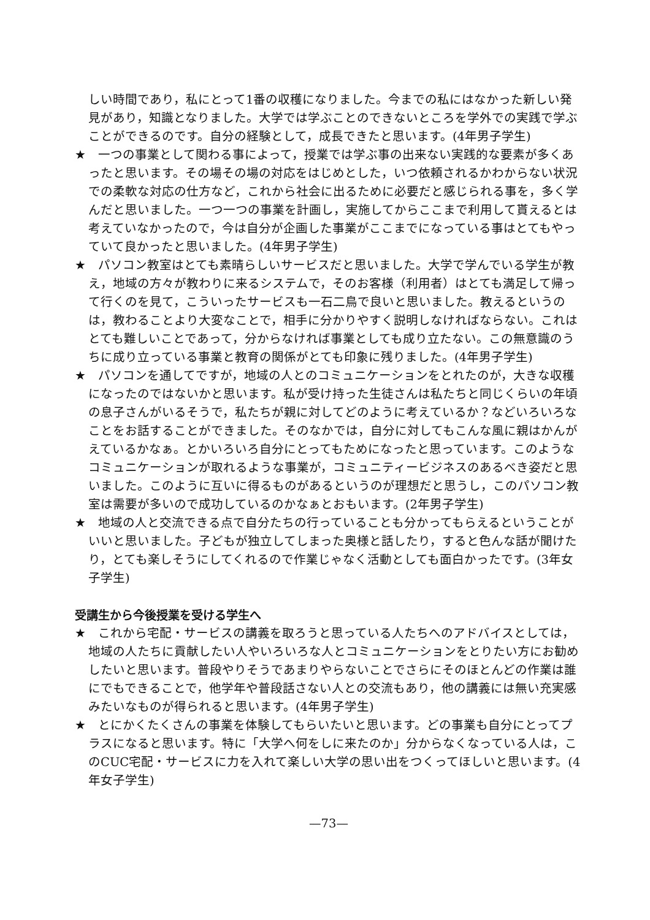しい時間であり，私にとって1番の収穫になりました。今までの私にはなかった新しい発見があり，知識となりました。大学では学ぶことのできないところを学外での実践で学ぶことができるのです。自分の経験として，成長できたと思います。(4年男子学生)
★ 一つの事業として関わる事によって，授業では学ぶ事の出来ない実践的な要素が多くあったと思います。その場その場の対応をはじめとした，いつ依頼されるかわからない状況での柔軟な対応の仕方など，これから社会に出るために必要だと感じられる事を，多く学んだと思いました。一つ一つの事業を計画し，実施してからここまで利用して貰えるとは考えていなかったので，今は自分が企画した事業がここまでになっている事はとてもやっていて良かったと思いました。(4年男子学生)
★ パソコン教室はとても素晴らしいサービスだと思いました。大学で学んでいる学生が教え，地域の方々が教わりに来るシステムで，そのお客様（利用者）はとても満足して帰って行くのを見て，こういったサービスも一石二鳥で良いと思いました。教えるというのは，教わることより大変なことで，相手に分かりやすく説明しなければならない。これはとても難しいことであって，分からなければ事業としても成り立たない。この無意識のうちに成り立っている事業と教育の関係がとても印象に残りました。(4年男子学生)
★ パソコンを通してですが，地域の人とのコミュニケーションをとれたのが，大きな収穫になったのではないかと思います。私が受け持った生徒さんは私たちと同じくらいの年頃の息子さんがいるそうで，私たちが親に対してどのように考えているか？などいろいろなことをお話することができました。そのなかでは，自分に対してもこんな風に親はかんがえているかなぁ。とかいろいろ自分にとってもためになったと思っています。このようなコミュニケーションが取れるような事業が，コミュニティービジネスのあるべき姿だと思いました。このように互いに得るものがあるというのが理想だと思うし，このパソコン教室は需要が多いので成功しているのかなぁとおもいます。(2年男子学生)
★ 地域の人と交流できる点で自分たちの行っていることも分かってもらえるということがいいと思いました。子どもが独立してしまった奥様と話したり，すると色んな話が聞けたり，とても楽しそうにしてくれるので作業じゃなく活動としても面白かったです。(3年女子学生)
受講生から今後授業を受ける学生へ
★ これから宅配・サービスの講義を取ろうと思っている人たちへのアドバイスとしては，地域の人たちに貢献したい人やいろいろな人とコミュニケーションをとりたい方にお勧めしたいと思います。普段やりそうであまりやらないことでさらにそのほとんどの作業は誰にでもできることで，他学年や普段話さない人との交流もあり，他の講義には無い充実感みたいなものが得られると思います。(4年男子学生)
★ とにかくたくさんの事業を体験してもらいたいと思います。どの事業も自分にとってプラスになると思います。特に「大学へ何をしに来たのか」分からなくなっている人は，このCUC宅配・サービスに力を入れて楽しい大学の思い出をつくってほしいと思います。(4年女子学生)
—73—